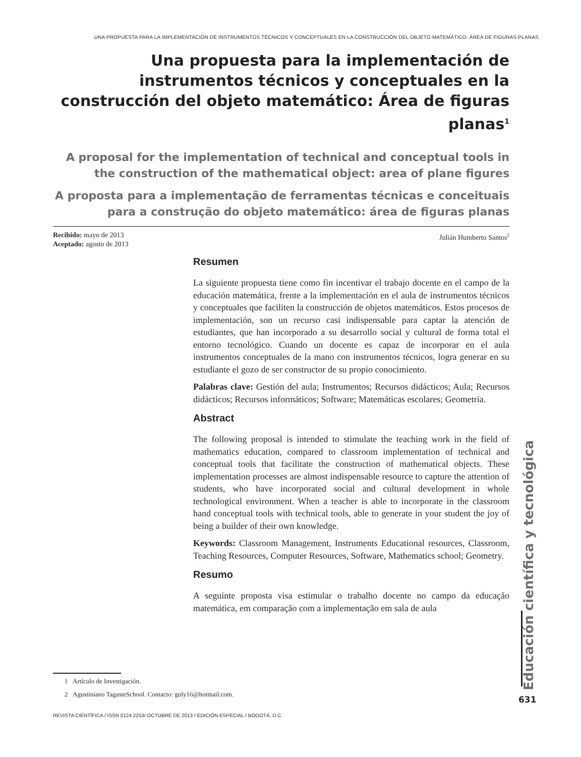UNA PROPUESTA PARA LA IMPLEMENTACIÓN DE INSTRUMENTOS TÉCNICOS Y CONCEPTUALES EN LA CONSTRUCCIÓN DEL OBJETO MATEMÁTICO: ÁREA DE FIGURAS PLANAS
Una propuesta para la implementación de instrumentos técnicos y conceptuales en la construcción del objeto matemático: Área de figuras planas<sup>1</sup>
A proposal for the implementation of technical and conceptual tools in the construction of the mathematical object: area of plane figures
A proposta para a implementação de ferramentas técnicas e conceituais para a construção do objeto matemático: área de figuras planas
Recibido: mayo de 2013
Aceptado: agosto de 2013
Julián Humberto Santos<sup>2</sup>
Resumen
La siguiente propuesta tiene como fin incentivar el trabajo docente en el campo de la educación matemática, frente a la implementación en el aula de instrumentos técnicos y conceptuales que faciliten la construcción de objetos matemáticos. Estos procesos de implementación, son un recurso casi indispensable para captar la atención de estudiantes, que han incorporado a su desarrollo social y cultural de forma total el entorno tecnológico. Cuando un docente es capaz de incorporar en el aula instrumentos conceptuales de la mano con instrumentos técnicos, logra generar en su estudiante el gozo de ser constructor de su propio conocimiento.
Palabras clave: Gestión del aula; Instrumentos; Recursos didácticos; Aula; Recursos didácticos; Recursos informáticos; Software; Matemáticas escolares; Geometría.
Abstract
The following proposal is intended to stimulate the teaching work in the field of mathematics education, compared to classroom implementation of technical and conceptual tools that facilitate the construction of mathematical objects. These implementation processes are almost indispensable resource to capture the attention of students, who have incorporated social and cultural development in whole technological environment. When a teacher is able to incorporate in the classroom hand conceptual tools with technical tools, able to generate in your student the joy of being a builder of their own knowledge.
Keywords: Classroom Management, Instruments Educational resources, Classroom, Teaching Resources, Computer Resources, Software, Mathematics school; Geometry.
Resumo
A seguinte proposta visa estimular o trabalho docente no campo da educação matemática, em comparação com a implementação em sala de aula
1 Artículo de Investigación.
2 Agustiniano TagasteSchool. Contacto: guly16@hotmail.com.
REVISTA CIENTÍFICA / ISSN 0124 2253/ OCTUBRE DE 2013 / EDICIÓN ESPECIAL / BOGOTÁ, D.C.
Educación científica y tecnológica
631